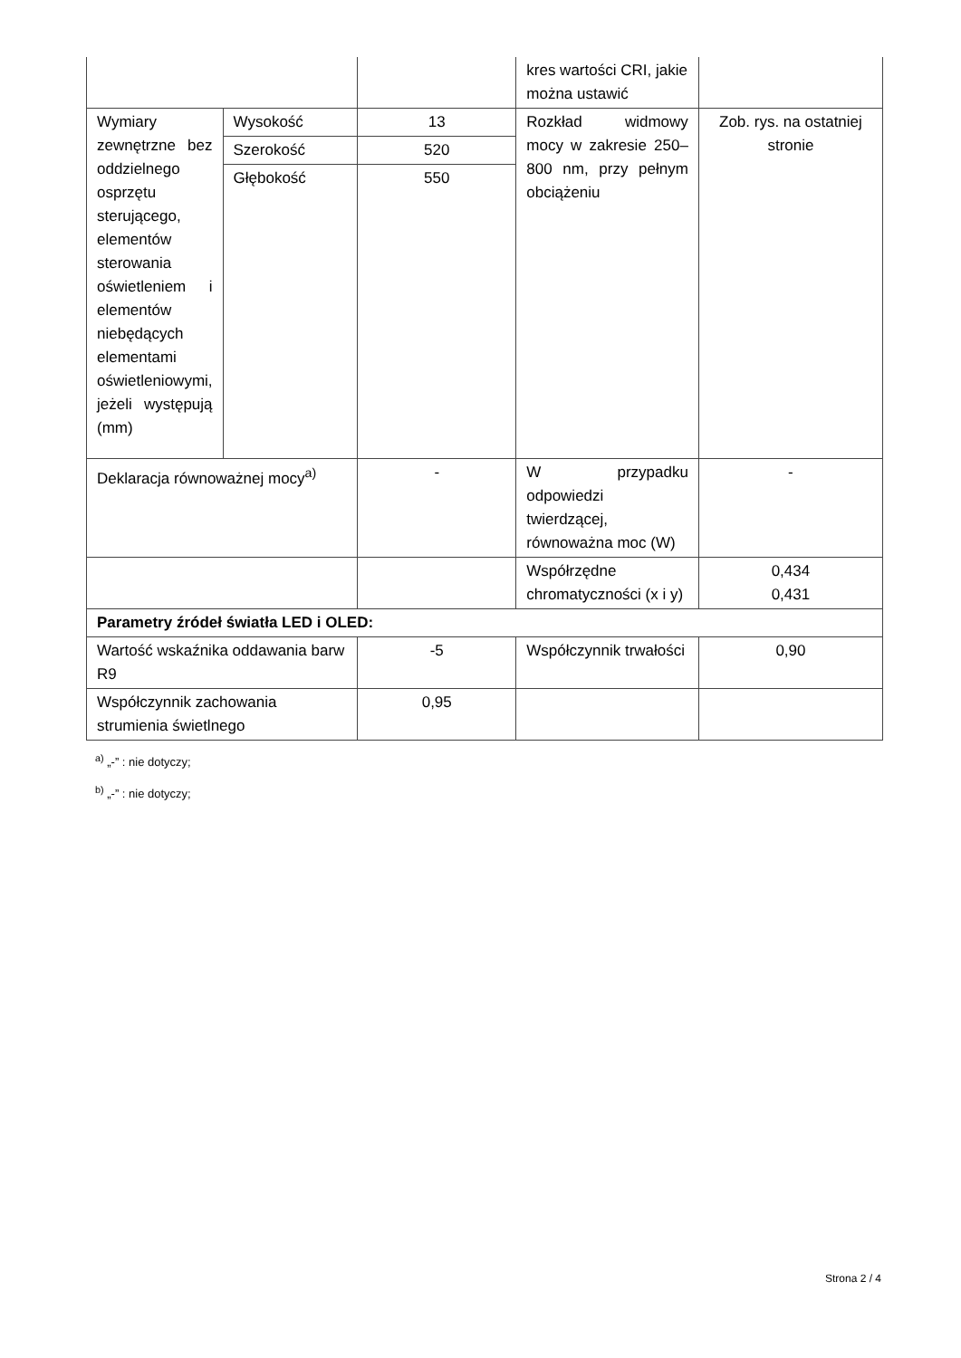| | | | kres wartości CRI, jakie można ustawić | |
| Wymiary zewnętrzne bez oddzielnego osprzętu sterującego, elementów sterowania oświetleniem i elementów niebędących elementami oświetleniowymi, jeżeli występują (mm) | Wysokość | 13 | Rozkład widmowy mocy w zakresie 250–800 nm, przy pełnym obciążeniu | Zob. rys. na ostatniej stronie |
| | Szerokość | 520 | | |
| | Głębokość | 550 | | |
| Deklaracja równoważnej mocy<sup>a)</sup> | | - | W przypadku odpowiedzi twierdzącej, równoważna moc (W) | - |
| | | | Współrzędne chromatyczności (x i y) | 0,434 0,431 |
| Parametry źródeł światła LED i OLED: | | | | |
| Wartość wskaźnika oddawania barw R9 | | -5 | Współczynnik trwałości | 0,90 |
| Współczynnik zachowania strumienia świetlnego | | 0,95 | | |
<sup>a)</sup> „-” : nie dotyczy;
<sup>b)</sup> „-” : nie dotyczy;
Strona 2 / 4